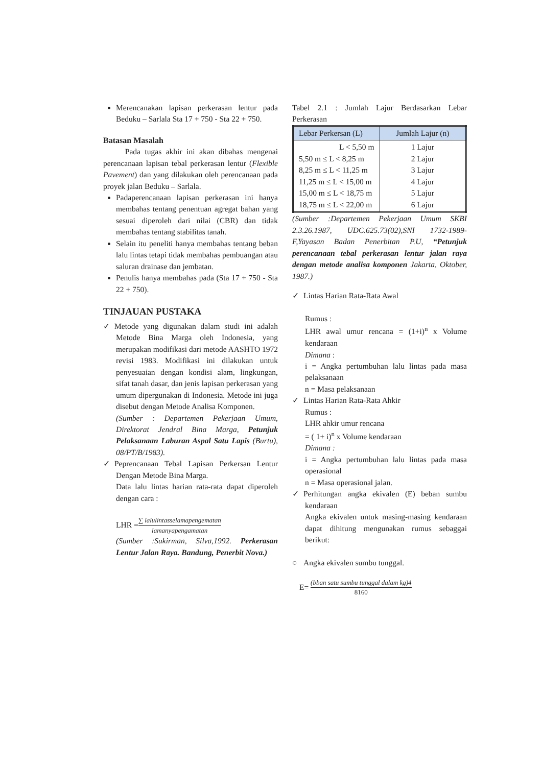Merencanakan lapisan perkerasan lentur pada Beduku – Sarlala Sta 17 + 750 - Sta 22 + 750.
Batasan Masalah
Pada tugas akhir ini akan dibahas mengenai perencanaan lapisan tebal perkerasan lentur (Flexible Pavement) dan yang dilakukan oleh perencanaan pada proyek jalan Beduku – Sarlala.
Padaperencanaan lapisan perkerasan ini hanya membahas tentang penentuan agregat bahan yang sesuai diperoleh dari nilai (CBR) dan tidak membahas tentang stabilitas tanah.
Selain itu peneliti hanya membahas tentang beban lalu lintas tetapi tidak membahas pembuangan atau saluran drainase dan jembatan.
Penulis hanya membahas pada (Sta 17 + 750 - Sta 22 + 750).
TINJAUAN PUSTAKA
✓ Metode yang digunakan dalam studi ini adalah Metode Bina Marga oleh Indonesia, yang merupakan modifikasi dari metode AASHTO 1972 revisi 1983. Modifikasi ini dilakukan untuk penyesuaian dengan kondisi alam, lingkungan, sifat tanah dasar, dan jenis lapisan perkerasan yang umum dipergunakan di Indonesia. Metode ini juga disebut dengan Metode Analisa Komponen.
(Sumber : Departemen Pekerjaan Umum, Direktorat Jendral Bina Marga, Petunjuk Pelaksanaan Laburan Aspal Satu Lapis (Burtu), 08/PT/B/1983).
✓ Peprencanaan Tebal Lapisan Perkersan Lentur Dengan Metode Bina Marga.
Data lalu lintas harian rata-rata dapat diperoleh dengan cara :
LHR =∑ lalulintasselamapengematan lamanyapengamatan
(Sumber :Sukirman, Silva,1992. Perkerasan Lentur Jalan Raya. Bandung, Penerbit Nova.)
Tabel 2.1 : Jumlah Lajur Berdasarkan Lebar Perkerasan
| Lebar Perkersan (L) | Jumlah Lajur (n) |
| --- | --- |
| L < 5,50 m 5,50 m ≤ L < 8,25 m 8,25 m ≤ L < 11,25 m 11,25 m ≤ L < 15,00 m 15,00 m ≤ L < 18,75 m 18,75 m ≤ L < 22,00 m | 1 Lajur 2 Lajur 3 Lajur 4 Lajur 5 Lajur 6 Lajur |
(Sumber :Departemen Pekerjaan Umum SKBI 2.3.26.1987, UDC.625.73(02),SNI 1732-1989-F,Yayasan Badan Penerbitan P.U, “Petunjuk perencanaan tebal perkerasan lentur jalan raya dengan metode analisa komponen Jakarta, Oktober, 1987.)
✓ Lintas Harian Rata-Rata Awal
Rumus :
LHR awal umur rencana = (1+i)<sup>n</sup> x Volume kendaraan
Dimana :
i = Angka pertumbuhan lalu lintas pada masa pelaksanaan
n = Masa pelaksanaan
✓ Lintas Harian Rata-Rata Ahkir
Rumus :
LHR ahkir umur rencana
= ( 1+ i)<sup>n</sup> x Volume kendaraan
Dimana :
i = Angka pertumbuhan lalu lintas pada masa operasional
n = Masa operasional jalan.
✓ Perhitungan angka ekivalen (E) beban sumbu kendaraan
Angka ekivalen untuk masing-masing kendaraan dapat dihitung mengunakan rumus sebaggai berikut:
○ Angka ekivalen sumbu tunggal.
E= (bban satu sumbu tunggal dalam kg)4 8160